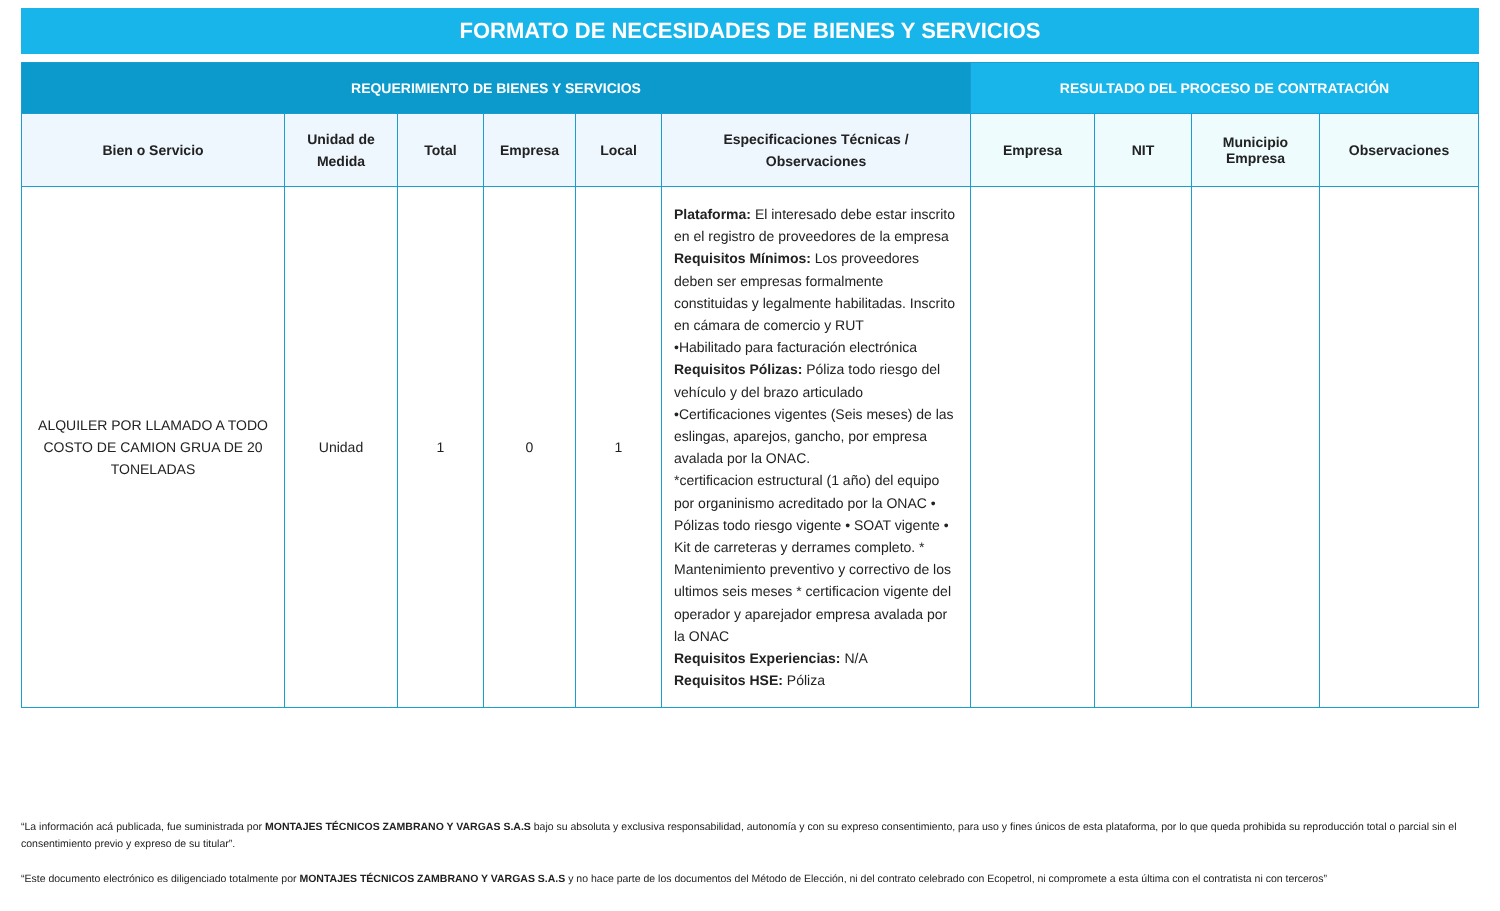FORMATO DE NECESIDADES DE BIENES Y SERVICIOS
| REQUERIMIENTO DE BIENES Y SERVICIOS | | | | | | RESULTADO DEL PROCESO DE CONTRATACIÓN | | | |
| --- | --- | --- | --- | --- | --- | --- | --- | --- | --- |
| Bien o Servicio | Unidad de Medida | Total | Empresa | Local | Especificaciones Técnicas / Observaciones | Empresa | NIT | Municipio Empresa | Observaciones |
| ALQUILER POR LLAMADO A TODO COSTO DE CAMION GRUA DE 20 TONELADAS | Unidad | 1 | 0 | 1 | Plataforma: El interesado debe estar inscrito en el registro de proveedores de la empresa Requisitos Mínimos: Los proveedores deben ser empresas formalmente constituidas y legalmente habilitadas. Inscrito en cámara de comercio y RUT •Habilitado para facturación electrónica Requisitos Pólizas: Póliza todo riesgo del vehículo y del brazo articulado •Certificaciones vigentes (Seis meses) de las eslingas, aparejos, gancho, por empresa avalada por la ONAC. *certificacion estructural (1 año) del equipo por organinismo acreditado por la ONAC • Pólizas todo riesgo vigente • SOAT vigente • Kit de carreteras y derrames completo. * Mantenimiento preventivo y correctivo de los ultimos seis meses * certificacion vigente del operador y aparejador empresa avalada por la ONAC Requisitos Experiencias: N/A Requisitos HSE: Póliza | | | | |
“La información acá publicada, fue suministrada por MONTAJES TÉCNICOS ZAMBRANO Y VARGAS S.A.S bajo su absoluta y exclusiva responsabilidad, autonomía y con su expreso consentimiento, para uso y fines únicos de esta plataforma, por lo que queda prohibida su reproducción total o parcial sin el consentimiento previo y expreso de su titular”.
“Este documento electrónico es diligenciado totalmente por MONTAJES TÉCNICOS ZAMBRANO Y VARGAS S.A.S y no hace parte de los documentos del Método de Elección, ni del contrato celebrado con Ecopetrol, ni compromete a esta última con el contratista ni con terceros”